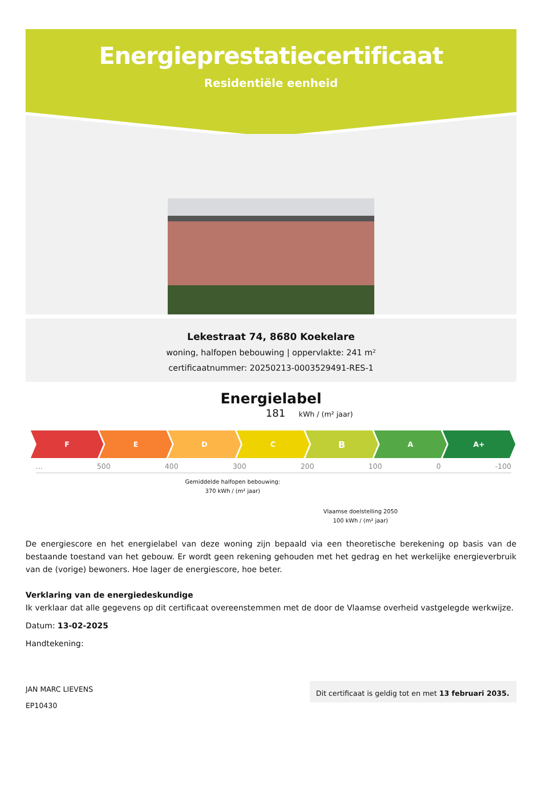Energieprestatiecertificaat
Residentiële eenheid
Lekestraat 74, 8680 Koekelare
woning, halfopen bebouwing | oppervlakte: 241 m²
certificaatnummer: 20250213-0003529491-RES-1
Energielabel
181 kWh / (m² jaar)
F E D C
B
A A+
... 500 400 300 200 100 0 -100
Gemiddelde halfopen bebouwing:
370 kWh / (m² jaar)
Vlaamse doelstelling 2050
100 kWh / (m² jaar)
De energiescore en het energielabel van deze woning zijn bepaald via een theoretische berekening op basis van de bestaande toestand van het gebouw. Er wordt geen rekening gehouden met het gedrag en het werkelijke energieverbruik van de (vorige) bewoners. Hoe lager de energiescore, hoe beter.
Verklaring van de energiedeskundige
Ik verklaar dat alle gegevens op dit certificaat overeenstemmen met de door de Vlaamse overheid vastgelegde werkwijze.
Datum: 13-02-2025
Handtekening:
JAN MARC LIEVENS
EP10430
Dit certificaat is geldig tot en met 13 februari 2035.